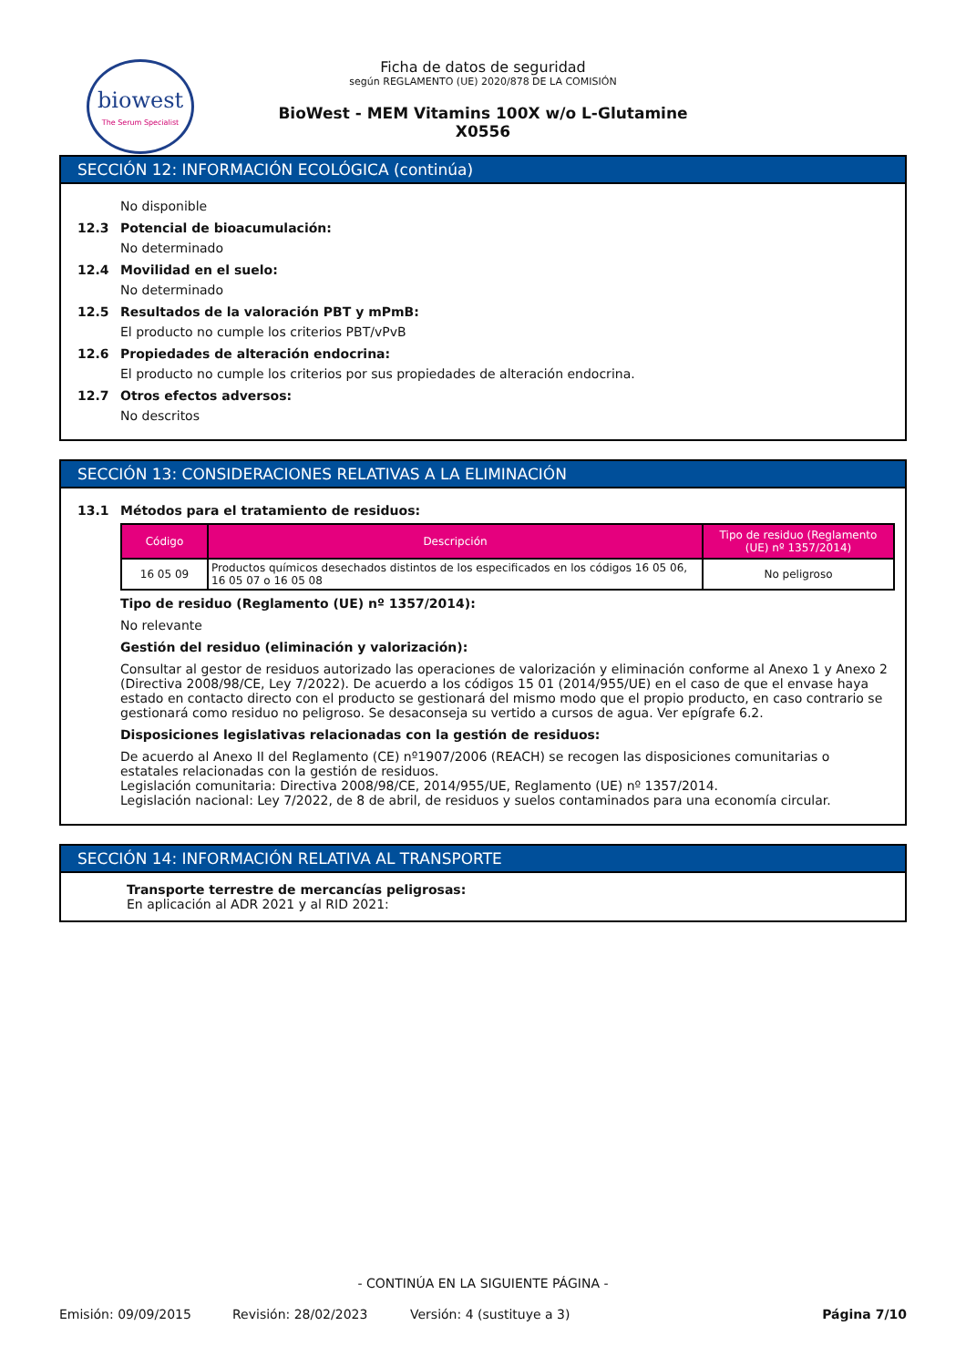biowest
The Serum Specialist
Ficha de datos de seguridad
según REGLAMENTO (UE) 2020/878 DE LA COMISIÓN
BioWest - MEM Vitamins 100X w/o L-Glutamine
X0556
SECCIÓN 12: INFORMACIÓN ECOLÓGICA (continúa)
No disponible
12.3 Potencial de bioacumulación:
No determinado
12.4 Movilidad en el suelo:
No determinado
12.5 Resultados de la valoración PBT y mPmB:
El producto no cumple los criterios PBT/vPvB
12.6 Propiedades de alteración endocrina:
El producto no cumple los criterios por sus propiedades de alteración endocrina.
12.7 Otros efectos adversos:
No descritos
SECCIÓN 13: CONSIDERACIONES RELATIVAS A LA ELIMINACIÓN
13.1 Métodos para el tratamiento de residuos:
| Código | Descripción | Tipo de residuo (Reglamento (UE) nº 1357/2014) |
| --- | --- | --- |
| 16 05 09 | Productos químicos desechados distintos de los especificados en los códigos 16 05 06, 16 05 07 o 16 05 08 | No peligroso |
Tipo de residuo (Reglamento (UE) nº 1357/2014):
No relevante
Gestión del residuo (eliminación y valorización):
Consultar al gestor de residuos autorizado las operaciones de valorización y eliminación conforme al Anexo 1 y Anexo 2 (Directiva 2008/98/CE, Ley 7/2022). De acuerdo a los códigos 15 01 (2014/955/UE) en el caso de que el envase haya estado en contacto directo con el producto se gestionará del mismo modo que el propio producto, en caso contrario se gestionará como residuo no peligroso. Se desaconseja su vertido a cursos de agua. Ver epígrafe 6.2.
Disposiciones legislativas relacionadas con la gestión de residuos:
De acuerdo al Anexo II del Reglamento (CE) nº1907/2006 (REACH) se recogen las disposiciones comunitarias o estatales relacionadas con la gestión de residuos.
Legislación comunitaria: Directiva 2008/98/CE, 2014/955/UE, Reglamento (UE) nº 1357/2014.
Legislación nacional: Ley 7/2022, de 8 de abril, de residuos y suelos contaminados para una economía circular.
SECCIÓN 14: INFORMACIÓN RELATIVA AL TRANSPORTE
Transporte terrestre de mercancías peligrosas:
En aplicación al ADR 2021 y al RID 2021:
- CONTINÚA EN LA SIGUIENTE PÁGINA -
Emisión: 09/09/2015 Revisión: 28/02/2023 Versión: 4 (sustituye a 3) Página 7/10